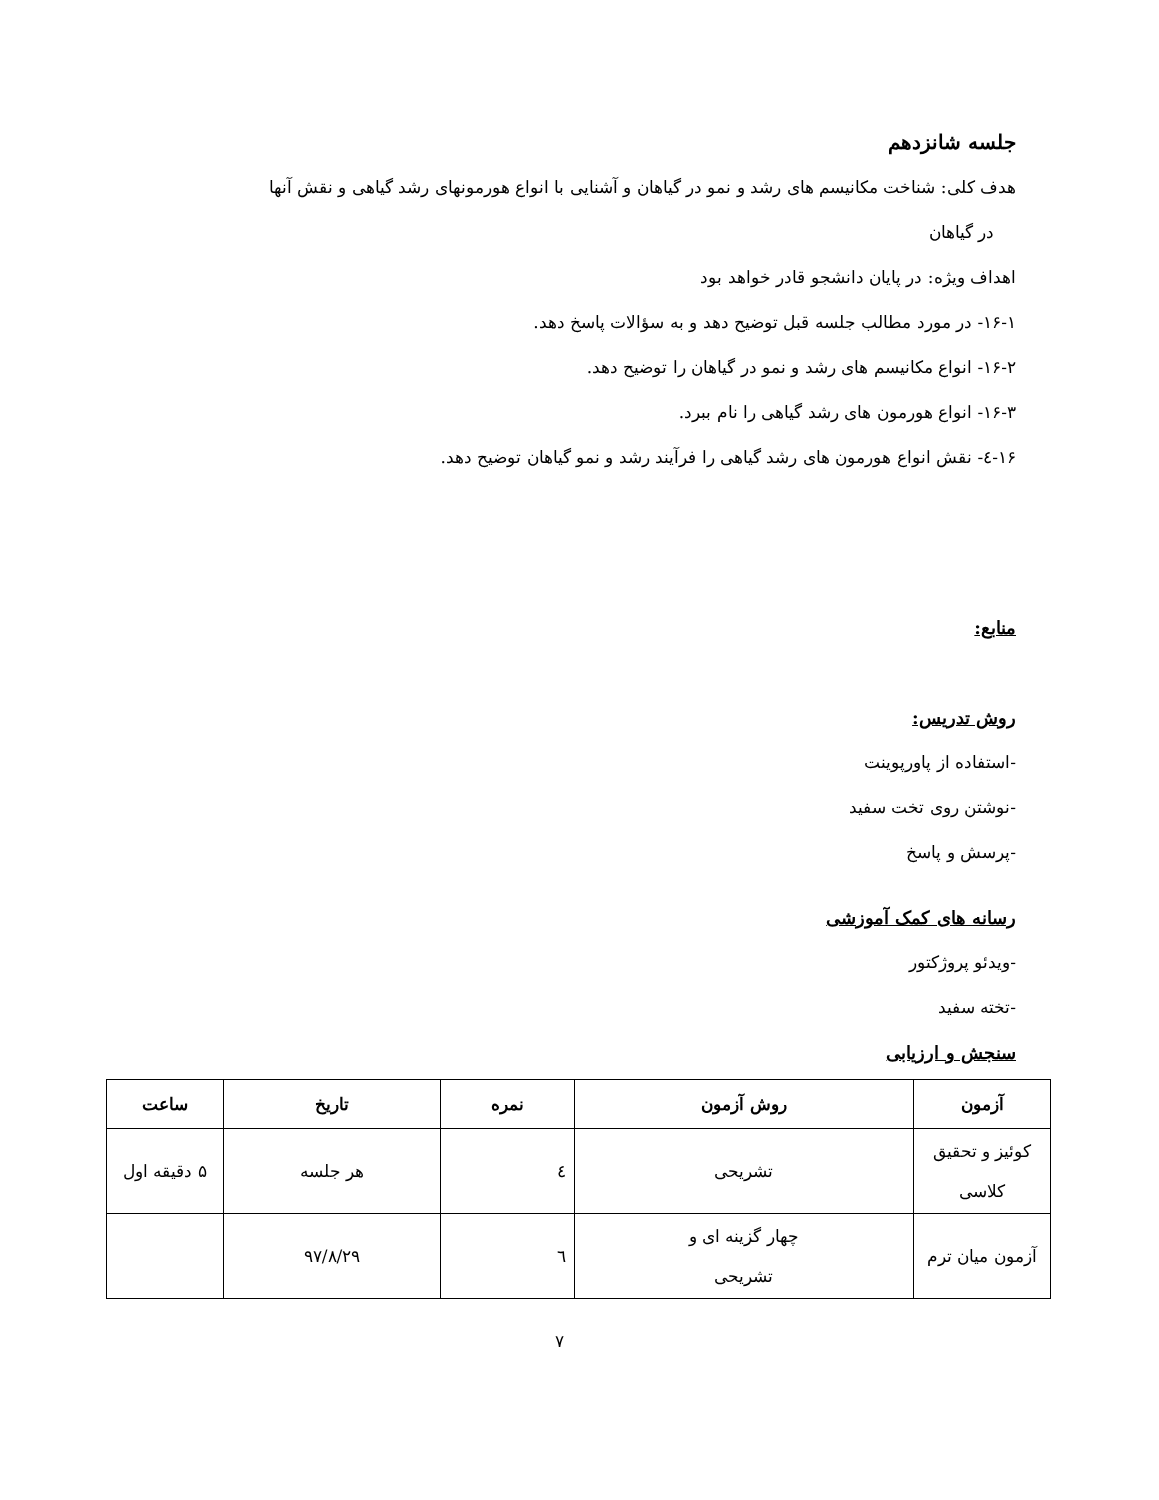جلسه شانزدهم
هدف کلی: شناخت مکانیسم های رشد و نمو در گیاهان و آشنایی با انواع هورمونهای رشد گیاهی و نقش آنها
در گیاهان
اهداف ویژه: در پایان دانشجو قادر خواهد بود
۱۶-۱- در مورد مطالب جلسه قبل توضیح دهد و به سؤالات پاسخ دهد.
۱۶-۲- انواع مکانیسم های رشد و نمو در گیاهان را توضیح دهد.
۱۶-۳- انواع هورمون های رشد گیاهی را نام ببرد.
۱۶-٤- نقش انواع هورمون های رشد گیاهی را فرآیند رشد و نمو گیاهان توضیح دهد.
منابع:
روش تدریس:
-استفاده از پاورپوینت
-نوشتن روی تخت سفید
-پرسش و پاسخ
رسانه های کمک آموزشی
-ویدئو پروژکتور
-تخته سفید
سنجش و ارزیابی
| آزمون | روش آزمون | نمره | تاریخ | ساعت |
| --- | --- | --- | --- | --- |
| کوئیز و تحقیق کلاسی | تشریحی | ٤ | هر جلسه | ۵ دقیقه اول |
| آزمون میان ترم | چهار گزینه ای و تشریحی | ٦ | ۹۷/۸/۲۹ | |
۷